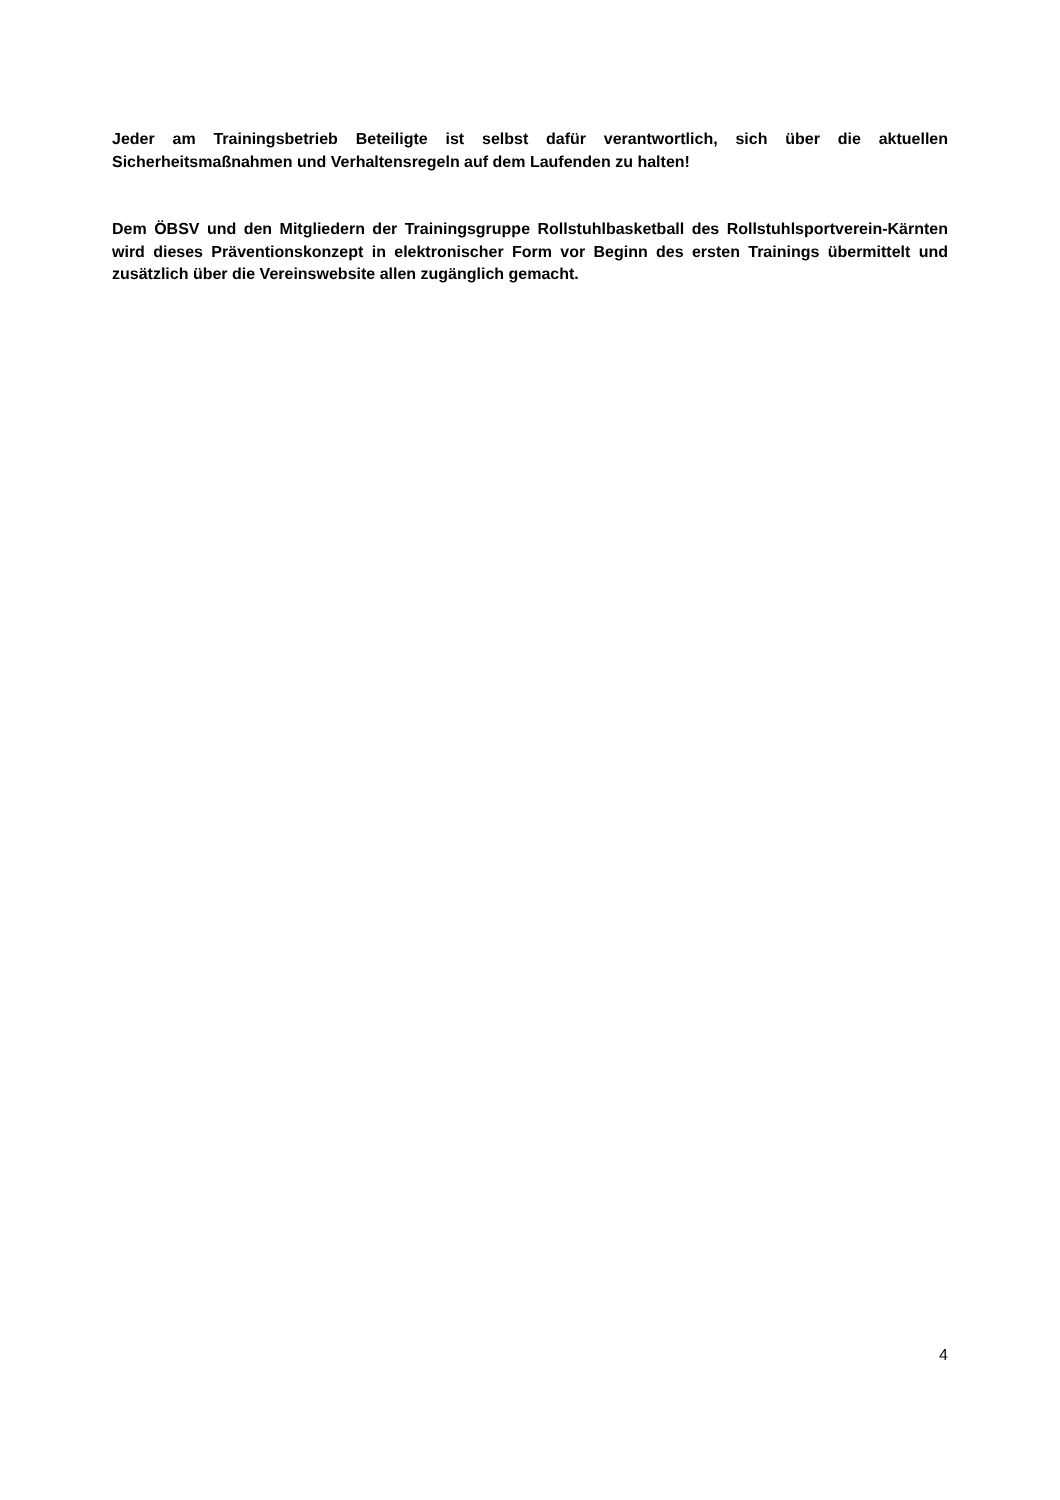Jeder am Trainingsbetrieb Beteiligte ist selbst dafür verantwortlich, sich über die aktuellen Sicherheitsmaßnahmen und Verhaltensregeln auf dem Laufenden zu halten!
Dem ÖBSV und den Mitgliedern der Trainingsgruppe Rollstuhlbasketball des Rollstuhlsportverein-Kärnten wird dieses Präventionskonzept in elektronischer Form vor Beginn des ersten Trainings übermittelt und zusätzlich über die Vereinswebsite allen zugänglich gemacht.
4